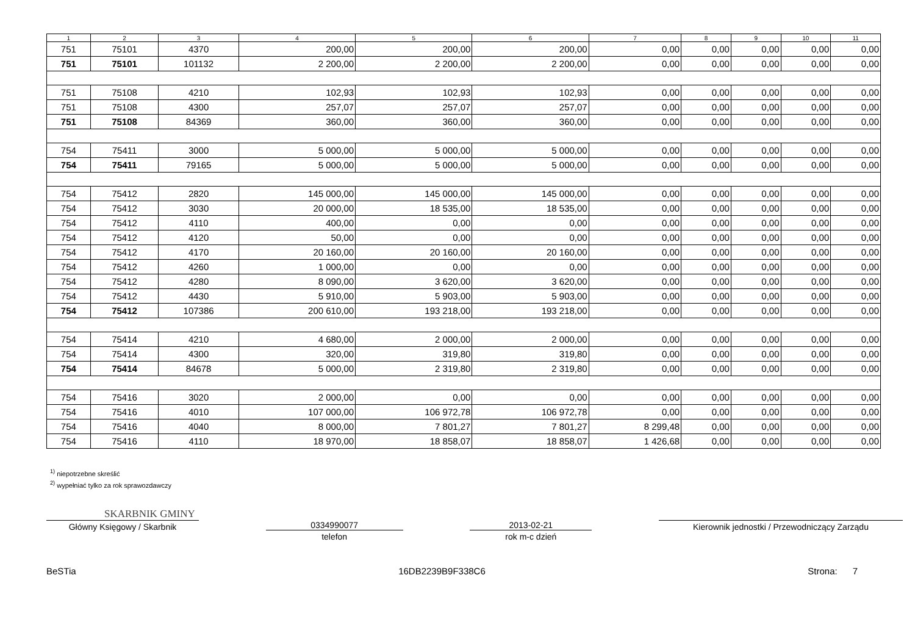| 1 | 2 | 3 | 4 | 5 | 6 | 7 | 8 | 9 | 10 | 11 |
| --- | --- | --- | --- | --- | --- | --- | --- | --- | --- | --- |
| 751 | 75101 | 4370 | 200,00 | 200,00 | 200,00 | 0,00 | 0,00 | 0,00 | 0,00 | 0,00 |
| 751 | 75101 | 101132 | 2 200,00 | 2 200,00 | 2 200,00 | 0,00 | 0,00 | 0,00 | 0,00 | 0,00 |
| 751 | 75108 | 4210 | 102,93 | 102,93 | 102,93 | 0,00 | 0,00 | 0,00 | 0,00 | 0,00 |
| 751 | 75108 | 4300 | 257,07 | 257,07 | 257,07 | 0,00 | 0,00 | 0,00 | 0,00 | 0,00 |
| 751 | 75108 | 84369 | 360,00 | 360,00 | 360,00 | 0,00 | 0,00 | 0,00 | 0,00 | 0,00 |
| 754 | 75411 | 3000 | 5 000,00 | 5 000,00 | 5 000,00 | 0,00 | 0,00 | 0,00 | 0,00 | 0,00 |
| 754 | 75411 | 79165 | 5 000,00 | 5 000,00 | 5 000,00 | 0,00 | 0,00 | 0,00 | 0,00 | 0,00 |
| 754 | 75412 | 2820 | 145 000,00 | 145 000,00 | 145 000,00 | 0,00 | 0,00 | 0,00 | 0,00 | 0,00 |
| 754 | 75412 | 3030 | 20 000,00 | 18 535,00 | 18 535,00 | 0,00 | 0,00 | 0,00 | 0,00 | 0,00 |
| 754 | 75412 | 4110 | 400,00 | 0,00 | 0,00 | 0,00 | 0,00 | 0,00 | 0,00 | 0,00 |
| 754 | 75412 | 4120 | 50,00 | 0,00 | 0,00 | 0,00 | 0,00 | 0,00 | 0,00 | 0,00 |
| 754 | 75412 | 4170 | 20 160,00 | 20 160,00 | 20 160,00 | 0,00 | 0,00 | 0,00 | 0,00 | 0,00 |
| 754 | 75412 | 4260 | 1 000,00 | 0,00 | 0,00 | 0,00 | 0,00 | 0,00 | 0,00 | 0,00 |
| 754 | 75412 | 4280 | 8 090,00 | 3 620,00 | 3 620,00 | 0,00 | 0,00 | 0,00 | 0,00 | 0,00 |
| 754 | 75412 | 4430 | 5 910,00 | 5 903,00 | 5 903,00 | 0,00 | 0,00 | 0,00 | 0,00 | 0,00 |
| 754 | 75412 | 107386 | 200 610,00 | 193 218,00 | 193 218,00 | 0,00 | 0,00 | 0,00 | 0,00 | 0,00 |
| 754 | 75414 | 4210 | 4 680,00 | 2 000,00 | 2 000,00 | 0,00 | 0,00 | 0,00 | 0,00 | 0,00 |
| 754 | 75414 | 4300 | 320,00 | 319,80 | 319,80 | 0,00 | 0,00 | 0,00 | 0,00 | 0,00 |
| 754 | 75414 | 84678 | 5 000,00 | 2 319,80 | 2 319,80 | 0,00 | 0,00 | 0,00 | 0,00 | 0,00 |
| 754 | 75416 | 3020 | 2 000,00 | 0,00 | 0,00 | 0,00 | 0,00 | 0,00 | 0,00 | 0,00 |
| 754 | 75416 | 4010 | 107 000,00 | 106 972,78 | 106 972,78 | 0,00 | 0,00 | 0,00 | 0,00 | 0,00 |
| 754 | 75416 | 4040 | 8 000,00 | 7 801,27 | 7 801,27 | 8 299,48 | 0,00 | 0,00 | 0,00 | 0,00 |
| 754 | 75416 | 4110 | 18 970,00 | 18 858,07 | 18 858,07 | 1 426,68 | 0,00 | 0,00 | 0,00 | 0,00 |
<sup>1)</sup> niepotrzebne skreślić
<sup>2)</sup> wypełniać tylko za rok sprawozdawczy
SKARBNIK GMINY
Główny Księgowy / Skarbnik 0334990077
telefon
2013-02-21
rok m-c dzień
Kierownik jednostki / Przewodniczący Zarządu
BeSTia 16DB2239B9F338C6 Strona: 7